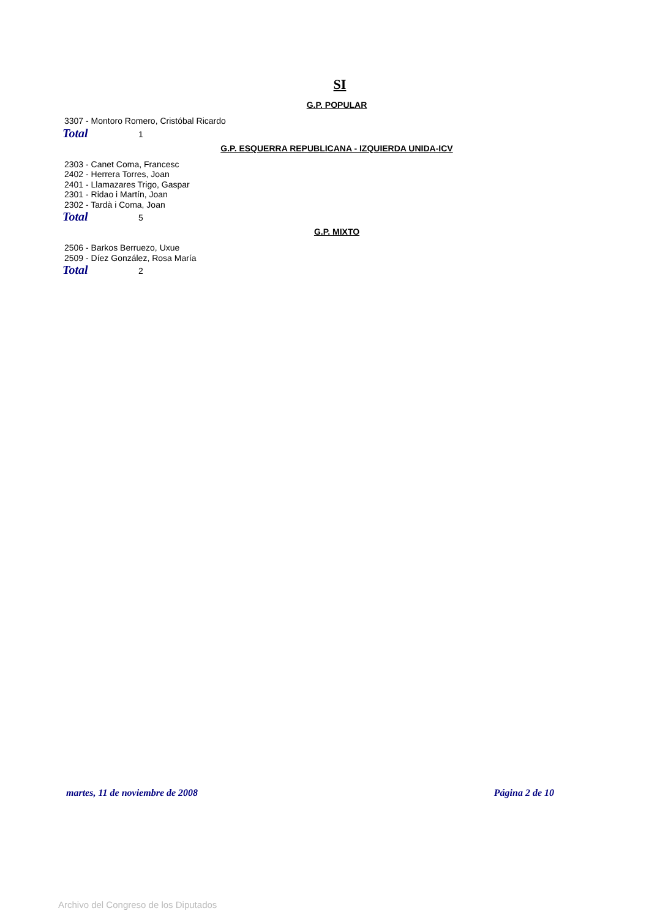SI
G.P. POPULAR
3307 - Montoro Romero, Cristóbal Ricardo
Total 1
G.P. ESQUERRA REPUBLICANA - IZQUIERDA UNIDA-ICV
2303 - Canet Coma, Francesc
2402 - Herrera Torres, Joan
2401 - Llamazares Trigo, Gaspar
2301 - Ridao i Martín, Joan
2302 - Tardà i Coma, Joan
Total 5
G.P. MIXTO
2506 - Barkos Berruezo, Uxue
2509 - Díez González, Rosa María
Total 2
martes, 11 de noviembre de 2008 Página 2 de 10
Archivo del Congreso de los Diputados